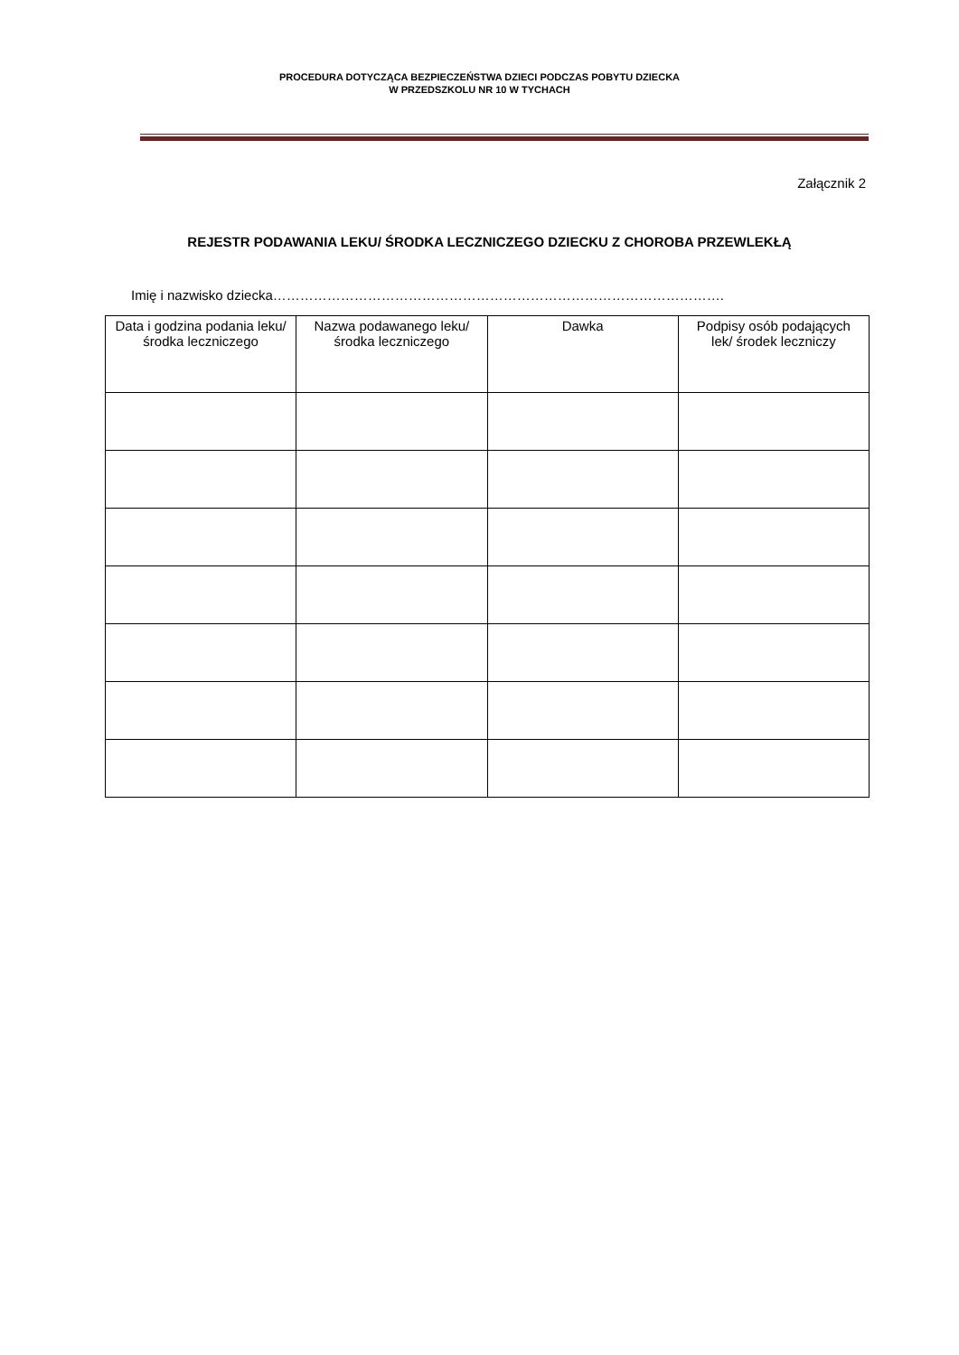PROCEDURA DOTYCZĄCA BEZPIECZEŃSTWA DZIECI PODCZAS POBYTU DZIECKA
W PRZEDSZKOLU NR 10 W TYCHACH
Załącznik 2
REJESTR PODAWANIA LEKU/ ŚRODKA LECZNICZEGO DZIECKU Z CHOROBA PRZEWLEKŁĄ
Imię i nazwisko dziecka……………………………………………………………………………………….
| Data i godzina podania leku/ środka leczniczego | Nazwa podawanego leku/ środka leczniczego | Dawka | Podpisy osób podających lek/ środek leczniczy |
| --- | --- | --- | --- |